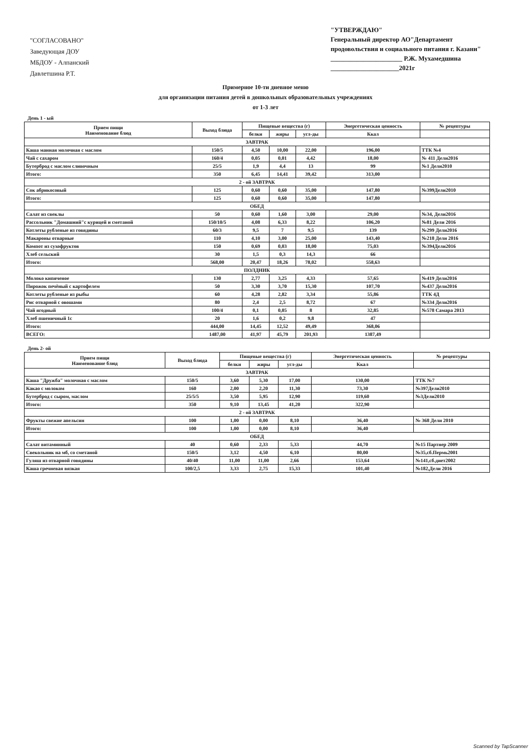"СОГЛАСОВАНО"
Заведующая ДОУ
МБДОУ - Алпанский
Давлетшина Р.Т.
"УТВЕРЖДАЮ"
Генеральный директор АО"Департамент продовольствия и социального питания г. Казани"
______________________ Р.Ж. Мухамедшина
_____________________2021г
Примерное 10-ти дневное меню
для организации питания детей в дошкольных образовательных учреждениях
от 1-3 лет
День 1 - ый
| Прием пищи Наименование блюд | Выход блюда | Пищевые вещества (г) | | | Энергетическая ценность | № рецептуры |
| --- | --- | --- | --- | --- | --- | --- |
| | | белки | жиры | угл-ды | Ккал | |
| ЗАВТРАК | | | | | | |
| Каша манная молочная с маслом | 150/5 | 4,50 | 10,00 | 22,00 | 196,00 | ТТК №4 |
| Чай с сахаром | 160/4 | 0,05 | 0,01 | 4,42 | 18,00 | № 411 Дели2016 |
| Бутерброд с маслом сливочным | 25/5 | 1,9 | 4,4 | 13 | 99 | №1 Дели2010 |
| Итого: | 350 | 6,45 | 14,41 | 39,42 | 313,00 | |
| 2 - ой ЗАВТРАК | | | | | | |
| Сок абрикосовый | 125 | 0,60 | 0,60 | 35,00 | 147,80 | №399Дели2010 |
| Итого: | 125 | 0,60 | 0,60 | 35,00 | 147,80 | |
| ОБЕД | | | | | | |
| Салат из свеклы | 50 | 0,60 | 1,60 | 3,00 | 29,00 | №34, Дели2016 |
| Рассольник "Домашний"с курицей и сметаной | 150/10/5 | 4,08 | 6,33 | 8,22 | 106,20 | №81 Дели 2016 |
| Котлеты рубленые из говядины | 60/3 | 9,5 | 7 | 9,5 | 139 | №299 Дели2016 |
| Макароны отварные | 110 | 4,10 | 3,00 | 25,00 | 143,40 | №218 Дели 2016 |
| Компот из сухофруктов | 150 | 0,69 | 0,03 | 18,00 | 75,03 | №394Дели2016 |
| Хлеб сельский | 30 | 1,5 | 0,3 | 14,3 | 66 | |
| Итого: | 568,00 | 20,47 | 18,26 | 78,02 | 558,63 | |
| ПОЛДНИК | | | | | | |
| Молоко кипяченое | 130 | 2,77 | 3,25 | 4,33 | 57,65 | №419 Дели2016 |
| Пирожок печёный с картофелем | 50 | 3,30 | 3,70 | 15,30 | 107,70 | №437 Дели2016 |
| Котлеты рубленые из рыбы | 60 | 4,28 | 2,82 | 3,34 | 55,86 | ТТК 4Д |
| Рис отварной с овошами | 80 | 2,4 | 2,5 | 8,72 | 67 | №334 Дели2016 |
| Чай ягодный | 100/4 | 0,1 | 0,05 | 8 | 32,85 | №578 Самара 2013 |
| Хлеб пшеничный 1с | 20 | 1,6 | 0,2 | 9,8 | 47 | |
| Итого: | 444,00 | 14,45 | 12,52 | 49,49 | 368,06 | |
| ВСЕГО: | 1487,00 | 41,97 | 45,79 | 201,93 | 1387,49 | |
День 2- ой
| Прием пищи Наименование блюд | Выход блюда | Пищевые вещества (г) | | | Энергетическая ценность | № рецептуры |
| --- | --- | --- | --- | --- | --- | --- |
| | | белки | жиры | угл-ды | Ккал | |
| ЗАВТРАК | | | | | | |
| Каша "Дружба" молочная с маслом | 150/5 | 3,60 | 5,30 | 17,00 | 130,00 | ТТК №7 |
| Какао с молоком | 160 | 2,00 | 2,20 | 11,30 | 73,30 | №397Дели2010 |
| Бутерброд с сыром, маслом | 25/5/5 | 3,50 | 5,95 | 12,90 | 119,60 | №3Дели2010 |
| Итого: | 350 | 9,10 | 13,45 | 41,20 | 322,90 | |
| 2 - ой ЗАВТРАК | | | | | | |
| Фрукты свежие апельсин | 100 | 1,00 | 0,00 | 8,10 | 36,40 | № 368 Дели 2010 |
| Итого: | 100 | 1,00 | 0,00 | 8,10 | 36,40 | |
| ОБЕД | | | | | | |
| Салат витаминный | 40 | 0,60 | 2,33 | 5,33 | 44,70 | №15 Партнер 2009 |
| Свекольник на мб, со сметаной | 150/5 | 3,12 | 4,50 | 6,10 | 80,00 | №35,сб.Пермь2001 |
| Гуляш из отварной говядины | 40/40 | 11,00 | 11,00 | 2,66 | 153,64 | №141,сб.диет2002 |
| Каша гречневая вязкая | 100/2,5 | 3,33 | 2,75 | 15,33 | 101,40 | №182,Дели 2016 |
Scanned by TapScanner